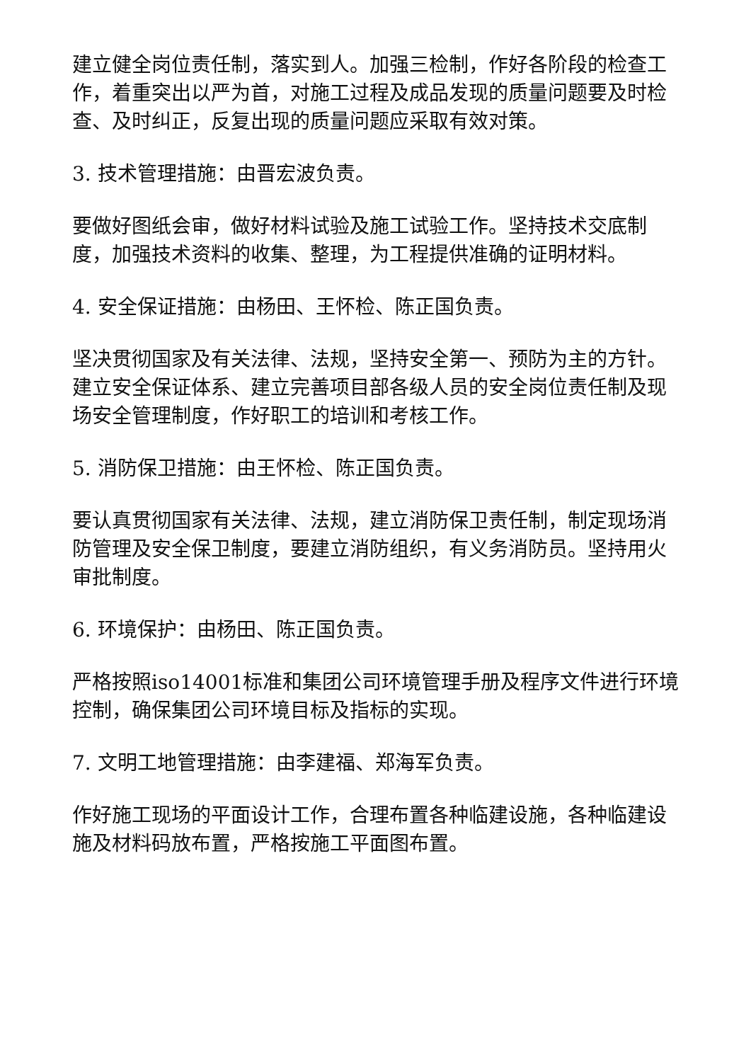建立健全岗位责任制，落实到人。加强三检制，作好各阶段的检查工作，着重突出以严为首，对施工过程及成品发现的质量问题要及时检查、及时纠正，反复出现的质量问题应采取有效对策。
3. 技术管理措施：由晋宏波负责。
要做好图纸会审，做好材料试验及施工试验工作。坚持技术交底制度，加强技术资料的收集、整理，为工程提供准确的证明材料。
4. 安全保证措施：由杨田、王怀检、陈正国负责。
坚决贯彻国家及有关法律、法规，坚持安全第一、预防为主的方针。建立安全保证体系、建立完善项目部各级人员的安全岗位责任制及现场安全管理制度，作好职工的培训和考核工作。
5. 消防保卫措施：由王怀检、陈正国负责。
要认真贯彻国家有关法律、法规，建立消防保卫责任制，制定现场消防管理及安全保卫制度，要建立消防组织，有义务消防员。坚持用火审批制度。
6. 环境保护：由杨田、陈正国负责。
严格按照iso14001标准和集团公司环境管理手册及程序文件进行环境控制，确保集团公司环境目标及指标的实现。
7. 文明工地管理措施：由李建福、郑海军负责。
作好施工现场的平面设计工作，合理布置各种临建设施，各种临建设施及材料码放布置，严格按施工平面图布置。